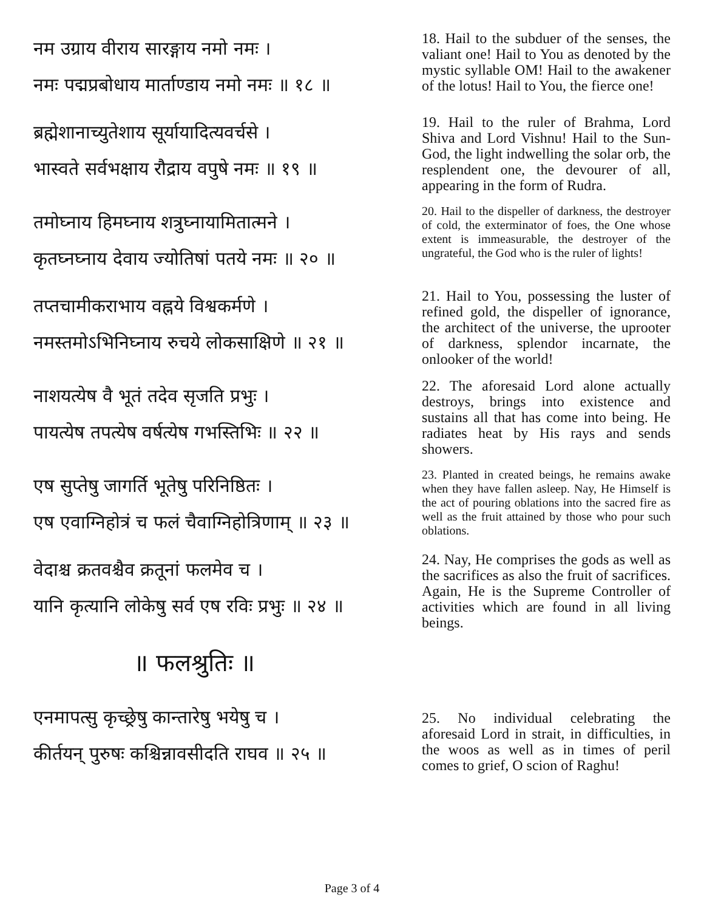नम उग्राय वीराय सारङ्गाय नमो नमः ।
नमः पद्मप्रबोधाय मार्ताण्डाय नमो नमः ॥ १८ ॥
18. Hail to the subduer of the senses, the valiant one! Hail to You as denoted by the mystic syllable OM! Hail to the awakener of the lotus! Hail to You, the fierce one!
ब्रह्मेशानाच्युतेशाय सूर्यायादित्यवर्चसे ।
भास्वते सर्वभक्षाय रौद्राय वपुषे नमः ॥ १९ ॥
19. Hail to the ruler of Brahma, Lord Shiva and Lord Vishnu! Hail to the Sun-God, the light indwelling the solar orb, the resplendent one, the devourer of all, appearing in the form of Rudra.
तमोघ्नाय हिमघ्नाय शत्रुघ्नायामितात्मने ।
कृतघ्नघ्नाय देवाय ज्योतिषां पतये नमः ॥ २० ॥
20. Hail to the dispeller of darkness, the destroyer of cold, the exterminator of foes, the One whose extent is immeasurable, the destroyer of the ungrateful, the God who is the ruler of lights!
तप्तचामीकराभाय वह्नये विश्वकर्मणे ।
नमस्तमोऽभिनिघ्नाय रुचये लोकसाक्षिणे ॥ २१ ॥
21. Hail to You, possessing the luster of refined gold, the dispeller of ignorance, the architect of the universe, the uprooter of darkness, splendor incarnate, the onlooker of the world!
नाशयत्येष वै भूतं तदेव सृजति प्रभुः ।
पायत्येष तपत्येष वर्षत्येष गभस्तिभिः ॥ २२ ॥
22. The aforesaid Lord alone actually destroys, brings into existence and sustains all that has come into being. He radiates heat by His rays and sends showers.
एष सुप्तेषु जागर्ति भूतेषु परिनिष्ठितः ।
एष एवाग्निहोत्रं च फलं चैवाग्निहोत्रिणाम् ॥ २३ ॥
23. Planted in created beings, he remains awake when they have fallen asleep. Nay, He Himself is the act of pouring oblations into the sacred fire as well as the fruit attained by those who pour such oblations.
वेदाश्च क्रतवश्चैव क्रतूनां फलमेव च ।
यानि कृत्यानि लोकेषु सर्व एष रविः प्रभुः ॥ २४ ॥
24. Nay, He comprises the gods as well as the sacrifices as also the fruit of sacrifices. Again, He is the Supreme Controller of activities which are found in all living beings.
॥ फलश्रुतिः ॥
एनमापत्सु कृच्छ्रेषु कान्तारेषु भयेषु च ।
कीर्तयन् पुरुषः कश्चिन्नावसीदति राघव ॥ २५ ॥
25. No individual celebrating the aforesaid Lord in strait, in difficulties, in the woos as well as in times of peril comes to grief, O scion of Raghu!
Page 3 of 4